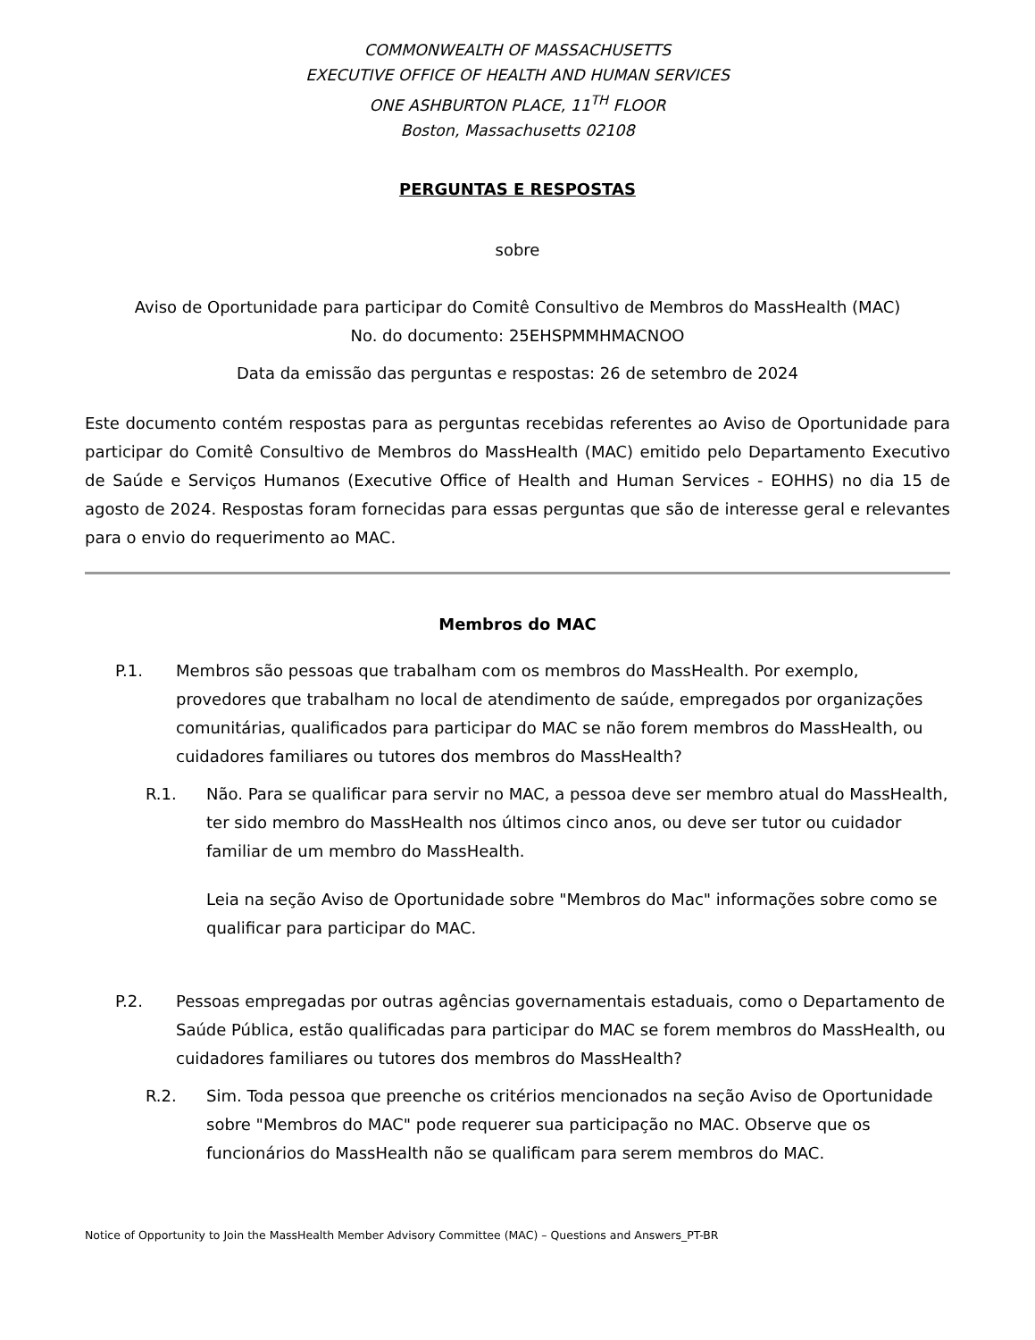COMMONWEALTH OF MASSACHUSETTS
EXECUTIVE OFFICE OF HEALTH AND HUMAN SERVICES
ONE ASHBURTON PLACE, 11<sup>TH</sup> FLOOR
Boston, Massachusetts 02108
PERGUNTAS E RESPOSTAS
sobre
Aviso de Oportunidade para participar do Comitê Consultivo de Membros do MassHealth (MAC)
No. do documento: 25EHSPMMHMACNOO
Data da emissão das perguntas e respostas: 26 de setembro de 2024
Este documento contém respostas para as perguntas recebidas referentes ao Aviso de Oportunidade para participar do Comitê Consultivo de Membros do MassHealth (MAC) emitido pelo Departamento Executivo de Saúde e Serviços Humanos (Executive Office of Health and Human Services - EOHHS) no dia 15 de agosto de 2024. Respostas foram fornecidas para essas perguntas que são de interesse geral e relevantes para o envio do requerimento ao MAC.
Membros do MAC
P.1. Membros são pessoas que trabalham com os membros do MassHealth. Por exemplo, provedores que trabalham no local de atendimento de saúde, empregados por organizações comunitárias, qualificados para participar do MAC se não forem membros do MassHealth, ou cuidadores familiares ou tutores dos membros do MassHealth?
R.1. Não. Para se qualificar para servir no MAC, a pessoa deve ser membro atual do MassHealth, ter sido membro do MassHealth nos últimos cinco anos, ou deve ser tutor ou cuidador familiar de um membro do MassHealth.
Leia na seção Aviso de Oportunidade sobre "Membros do Mac" informações sobre como se qualificar para participar do MAC.
P.2. Pessoas empregadas por outras agências governamentais estaduais, como o Departamento de Saúde Pública, estão qualificadas para participar do MAC se forem membros do MassHealth, ou cuidadores familiares ou tutores dos membros do MassHealth?
R.2. Sim. Toda pessoa que preenche os critérios mencionados na seção Aviso de Oportunidade sobre "Membros do MAC" pode requerer sua participação no MAC. Observe que os funcionários do MassHealth não se qualificam para serem membros do MAC.
Notice of Opportunity to Join the MassHealth Member Advisory Committee (MAC) – Questions and Answers_PT-BR